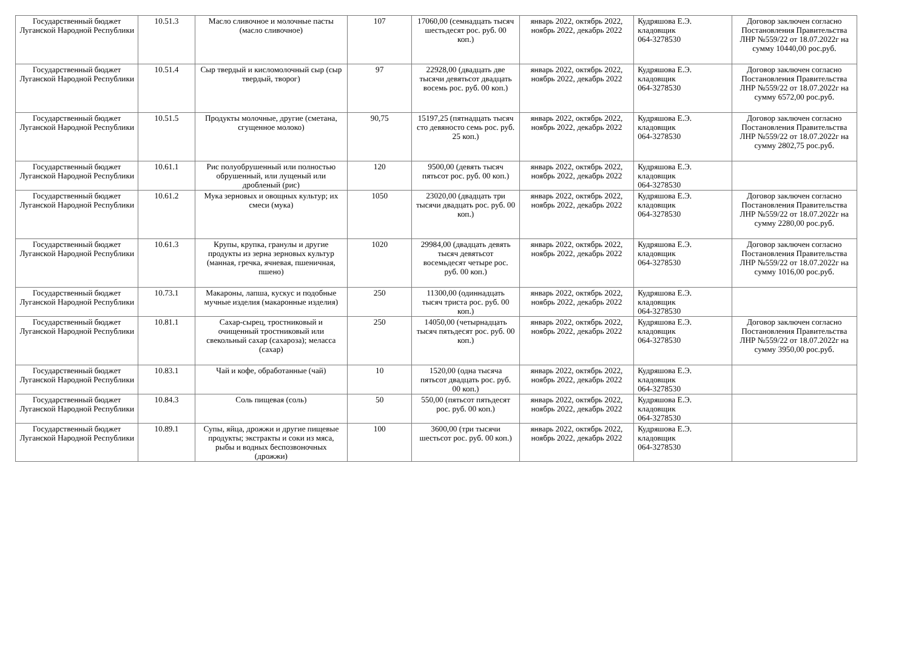| Государственный бюджет Луганской Народной Республики | 10.51.3 | Масло сливочное и молочные пасты (масло сливочное) | 107 | 17060,00 (семнадцать тысяч шестьдесят рос. руб. 00 коп.) | январь 2022, октябрь 2022, ноябрь 2022, декабрь 2022 | Кудряшова Е.Э. кладовщик 064-3278530 | Договор заключен согласно Постановления Правительства ЛНР №559/22 от 18.07.2022г на сумму 10440,00 рос.руб. |
| Государственный бюджет Луганской Народной Республики | 10.51.4 | Сыр твердый и кисломолочный сыр (сыр твердый, творог) | 97 | 22928,00 (двадцать две тысячи девятьсот двадцать восемь рос. руб. 00 коп.) | январь 2022, октябрь 2022, ноябрь 2022, декабрь 2022 | Кудряшова Е.Э. кладовщик 064-3278530 | Договор заключен согласно Постановления Правительства ЛНР №559/22 от 18.07.2022г на сумму 6572,00 рос.руб. |
| Государственный бюджет Луганской Народной Республики | 10.51.5 | Продукты молочные, другие (сметана, сгущенное молоко) | 90,75 | 15197,25 (пятнадцать тысяч сто девяносто семь рос. руб. 25 коп.) | январь 2022, октябрь 2022, ноябрь 2022, декабрь 2022 | Кудряшова Е.Э. кладовщик 064-3278530 | Договор заключен согласно Постановления Правительства ЛНР №559/22 от 18.07.2022г на сумму 2802,75 рос.руб. |
| Государственный бюджет Луганской Народной Республики | 10.61.1 | Рис полуобрушенный или полностью обрушенный, или лущеный или дробленый (рис) | 120 | 9500,00 (девять тысяч пятьсот рос. руб. 00 коп.) | январь 2022, октябрь 2022, ноябрь 2022, декабрь 2022 | Кудряшова Е.Э. кладовщик 064-3278530 | |
| Государственный бюджет Луганской Народной Республики | 10.61.2 | Мука зерновых и овощных культур; их смеси (мука) | 1050 | 23020,00 (двадцать три тысячи двадцать рос. руб. 00 коп.) | январь 2022, октябрь 2022, ноябрь 2022, декабрь 2022 | Кудряшова Е.Э. кладовщик 064-3278530 | Договор заключен согласно Постановления Правительства ЛНР №559/22 от 18.07.2022г на сумму 2280,00 рос.руб. |
| Государственный бюджет Луганской Народной Республики | 10.61.3 | Крупы, крупка, гранулы и другие продукты из зерна зерновых культур (манная, гречка, ячневая, пшеничная, пшено) | 1020 | 29984,00 (двадцать девять тысяч девятьсот восемьдесят четыре рос. руб. 00 коп.) | январь 2022, октябрь 2022, ноябрь 2022, декабрь 2022 | Кудряшова Е.Э. кладовщик 064-3278530 | Договор заключен согласно Постановления Правительства ЛНР №559/22 от 18.07.2022г на сумму 1016,00 рос.руб. |
| Государственный бюджет Луганской Народной Республики | 10.73.1 | Макароны, лапша, кускус и подобные мучные изделия (макаронные изделия) | 250 | 11300,00 (одиннадцать тысяч триста рос. руб. 00 коп.) | январь 2022, октябрь 2022, ноябрь 2022, декабрь 2022 | Кудряшова Е.Э. кладовщик 064-3278530 | |
| Государственный бюджет Луганской Народной Республики | 10.81.1 | Сахар-сырец, тростниковый и очищенный тростниковый или свекольный сахар (сахароза); меласса (сахар) | 250 | 14050,00 (четырнадцать тысяч пятьдесят рос. руб. 00 коп.) | январь 2022, октябрь 2022, ноябрь 2022, декабрь 2022 | Кудряшова Е.Э. кладовщик 064-3278530 | Договор заключен согласно Постановления Правительства ЛНР №559/22 от 18.07.2022г на сумму 3950,00 рос.руб. |
| Государственный бюджет Луганской Народной Республики | 10.83.1 | Чай и кофе, обработанные (чай) | 10 | 1520,00 (одна тысяча пятьсот двадцать рос. руб. 00 коп.) | январь 2022, октябрь 2022, ноябрь 2022, декабрь 2022 | Кудряшова Е.Э. кладовщик 064-3278530 | |
| Государственный бюджет Луганской Народной Республики | 10.84.3 | Соль пищевая (соль) | 50 | 550,00 (пятьсот пятьдесят рос. руб. 00 коп.) | январь 2022, октябрь 2022, ноябрь 2022, декабрь 2022 | Кудряшова Е.Э. кладовщик 064-3278530 | |
| Государственный бюджет Луганской Народной Республики | 10.89.1 | Супы, яйца, дрожжи и другие пищевые продукты; экстракты и соки из мяса, рыбы и водных беспозвоночных (дрожжи) | 100 | 3600,00 (три тысячи шестьсот рос. руб. 00 коп.) | январь 2022, октябрь 2022, ноябрь 2022, декабрь 2022 | Кудряшова Е.Э. кладовщик 064-3278530 | |